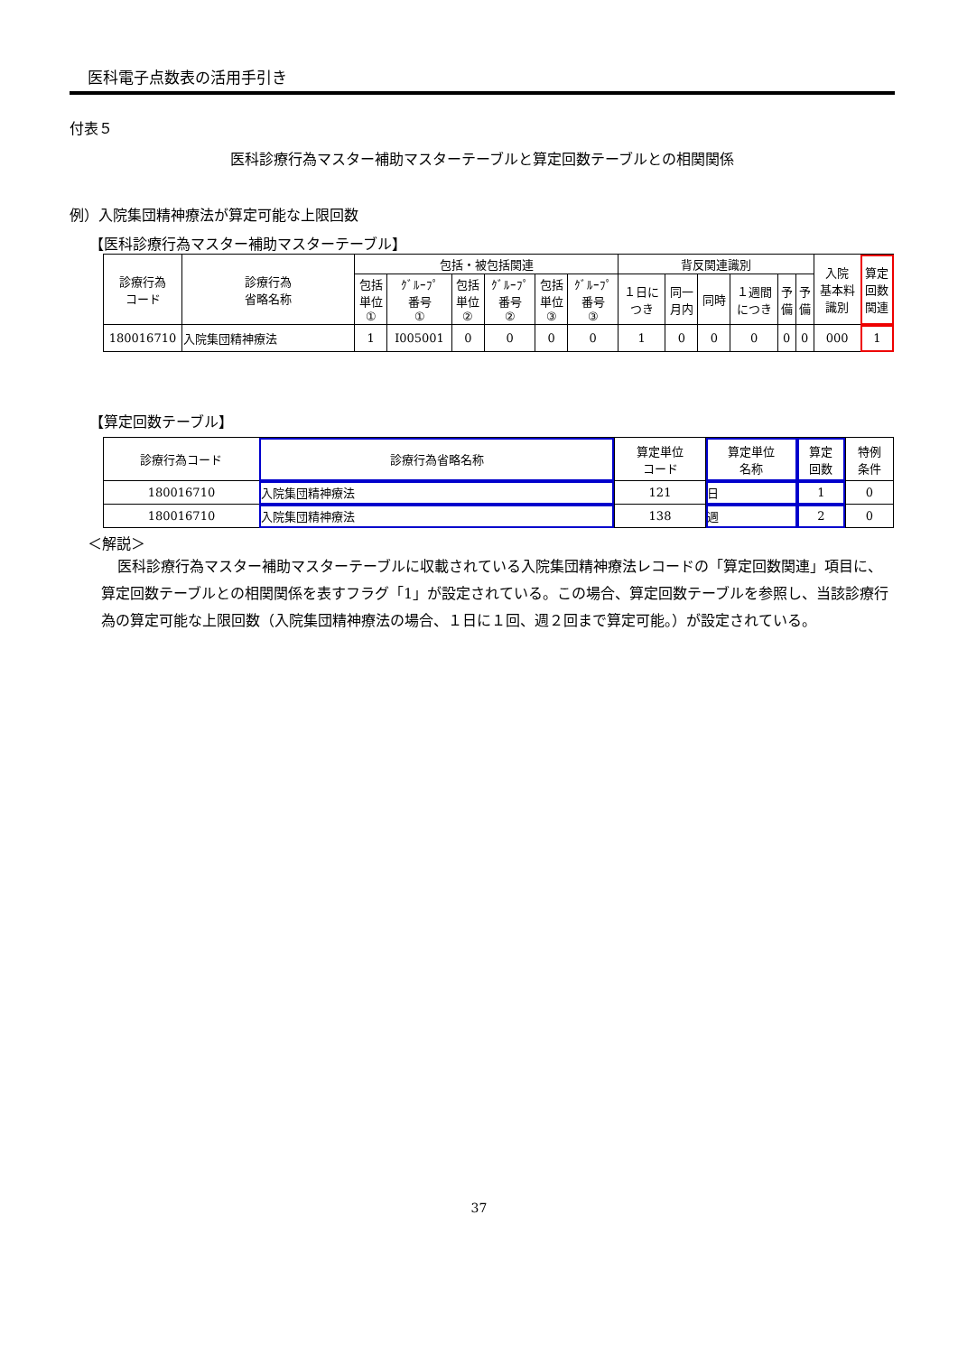医科電子点数表の活用手引き
付表５
医科診療行為マスター補助マスターテーブルと算定回数テーブルとの相関関係
例）入院集団精神療法が算定可能な上限回数
【医科診療行為マスター補助マスターテーブル】
| 診療行為 コード | 診療行為 省略名称 | 包括・被包括関連 | | | | | | 背反関連識別 | | | | | | 入院 基本料 識別 | 算定 回数 関連 |
| --- | --- | --- | --- | --- | --- | --- | --- | --- | --- | --- | --- | --- | --- | --- | --- |
| | | 包括 単位 ① | ｸﾞﾙｰﾌﾟ 番号 ① | 包括 単位 ② | ｸﾞﾙｰﾌﾟ 番号 ② | 包括 単位 ③ | ｸﾞﾙｰﾌﾟ 番号 ③ | １日に つき | 同一 月内 | 同時 | １週間 につき | 予 備 | 予 備 | | |
| 180016710 | 入院集団精神療法 | 1 | I005001 | 0 | 0 | 0 | 0 | 1 | 0 | 0 | 0 | 0 | 0 | 000 | 1 |
【算定回数テーブル】
| 診療行為コード | 診療行為省略名称 | 算定単位 コード | 算定単位 名称 | 算定 回数 | 特例 条件 |
| --- | --- | --- | --- | --- | --- |
| 180016710 | 入院集団精神療法 | 121 | 日 | 1 | 0 |
| 180016710 | 入院集団精神療法 | 138 | 週 | 2 | 0 |
＜解説＞
医科診療行為マスター補助マスターテーブルに収載されている入院集団精神療法レコードの「算定回数関連」項目に、算定回数テーブルとの相関関係を表すフラグ「1」が設定されている。この場合、算定回数テーブルを参照し、当該診療行為の算定可能な上限回数（入院集団精神療法の場合、１日に１回、週２回まで算定可能。）が設定されている。
37